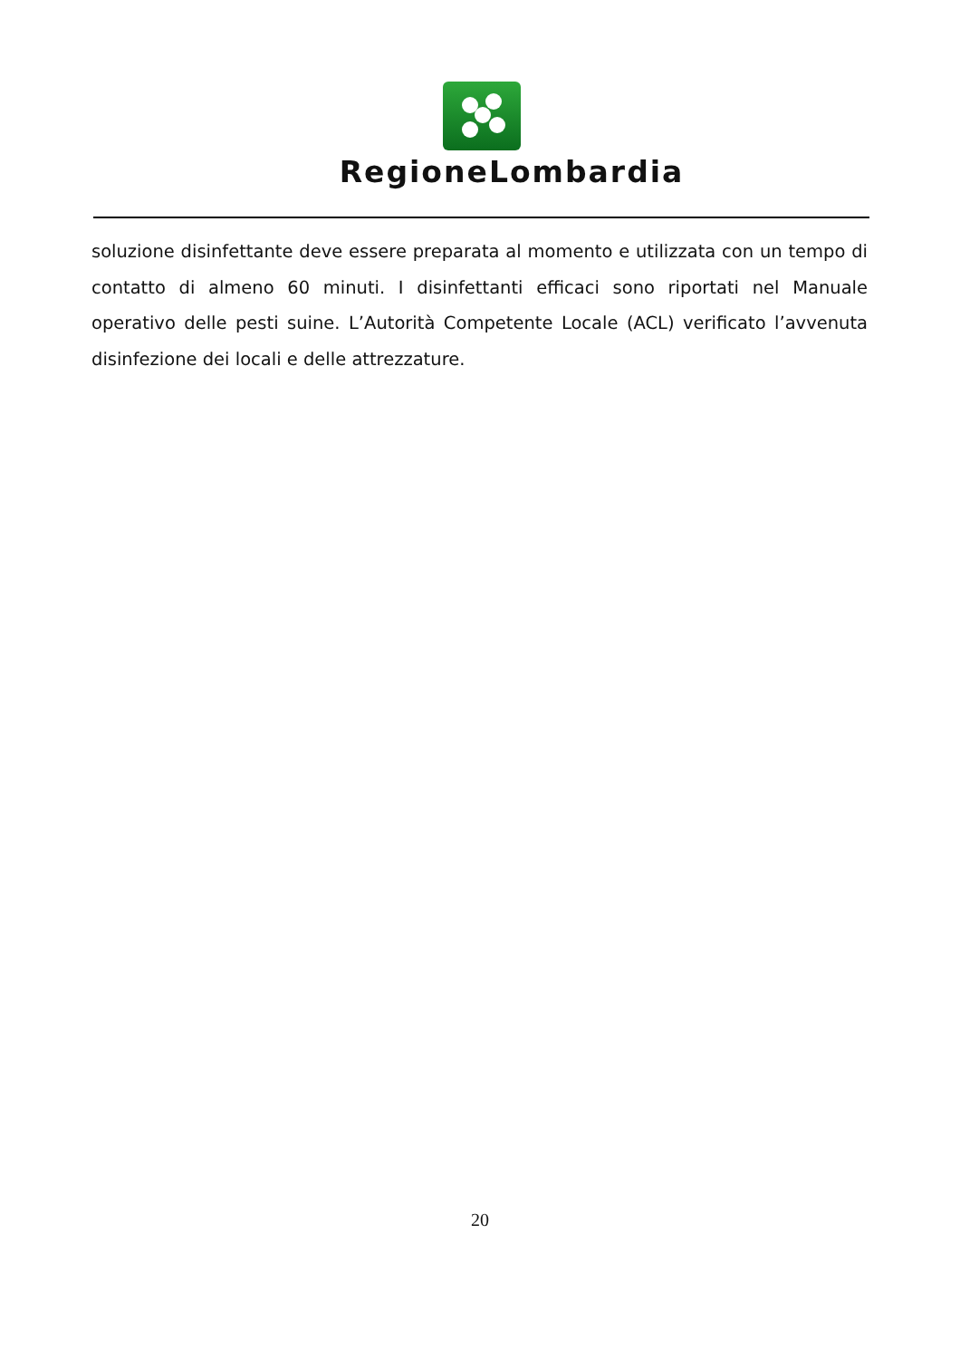RegioneLombardia
soluzione disinfettante deve essere preparata al momento e utilizzata con un tempo di contatto di almeno 60 minuti. I disinfettanti efficaci sono riportati nel Manuale operativo delle pesti suine. L’Autorità Competente Locale (ACL) verificato l’avvenuta disinfezione dei locali e delle attrezzature.
20